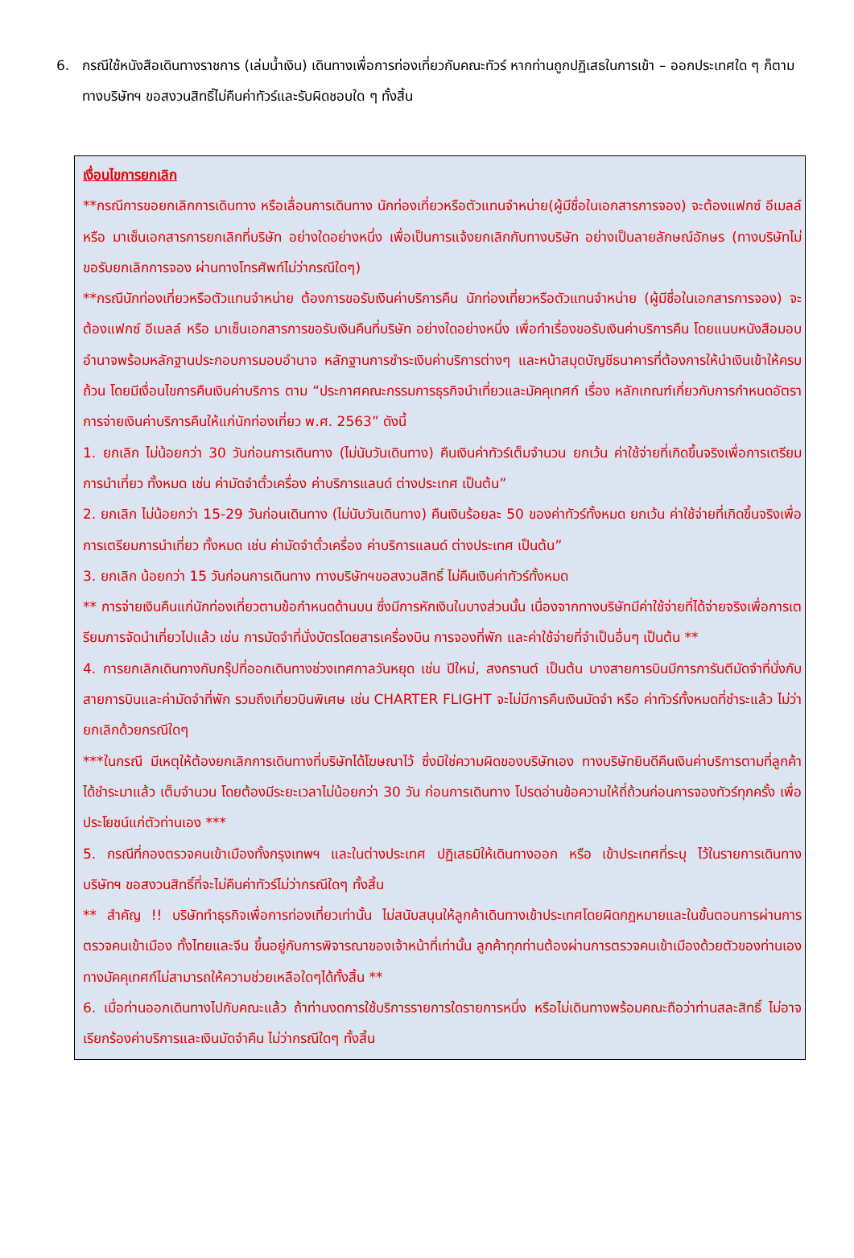6. กรณีใช้หนังสือเดินทางราชการ (เล่มน้ำเงิน) เดินทางเพื่อการท่องเที่ยวกับคณะทัวร์ หากท่านถูกปฏิเสธในการเข้า – ออกประเทศใด ๆ ก็ตาม ทางบริษัทฯ ขอสงวนสิทธิ์ไม่คืนค่าทัวร์และรับผิดชอบใด ๆ ทั้งสิ้น
เงื่อนไขการยกเลิก
**กรณีการขอยกเลิกการเดินทาง หรือเลื่อนการเดินทาง นักท่องเที่ยวหรือตัวแทนจำหน่าย(ผู้มีชื่อในเอกสารการจอง) จะต้องแฟกซ์ อีเมลล์ หรือ มาเซ็นเอกสารการยกเลิกที่บริษัท อย่างใดอย่างหนึ่ง เพื่อเป็นการแจ้งยกเลิกกับทางบริษัท อย่างเป็นลายลักษณ์อักษร (ทางบริษัทไม่ขอรับยกเลิกการจอง ผ่านทางโทรศัพท์ไม่ว่ากรณีใดๆ)
**กรณีนักท่องเที่ยวหรือตัวแทนจำหน่าย ต้องการขอรับเงินค่าบริการคืน นักท่องเที่ยวหรือตัวแทนจำหน่าย (ผู้มีชื่อในเอกสารการจอง) จะต้องแฟกซ์ อีเมลล์ หรือ มาเซ็นเอกสารการขอรับเงินคืนที่บริษัท อย่างใดอย่างหนึ่ง เพื่อทำเรื่องขอรับเงินค่าบริการคืน โดยแนบหนังสือมอบอำนาจพร้อมหลักฐานประกอบการมอบอำนาจ หลักฐานการชำระเงินค่าบริการต่างๆ และหน้าสมุดบัญชีธนาคารที่ต้องการให้นำเงินเข้าให้ครบถ้วน โดยมีเงื่อนไขการคืนเงินค่าบริการ ตาม “ประกาศคณะกรรมการธุรกิจนำเที่ยวและมัคคุเทศก์ เรื่อง หลักเกณฑ์เกี่ยวกับการกำหนดอัตราการจ่ายเงินค่าบริการคืนให้แก่นักท่องเที่ยว พ.ศ. 2563” ดังนี้
1. ยกเลิก ไม่น้อยกว่า 30 วันก่อนการเดินทาง (ไม่นับวันเดินทาง) คืนเงินค่าทัวร์เต็มจำนวน ยกเว้น ค่าใช้จ่ายที่เกิดขึ้นจริงเพื่อการเตรียมการนำเที่ยว ทั้งหมด เช่น ค่ามัดจำตั๋วเครื่อง ค่าบริการแลนด์ ต่างประเทศ เป็นต้น”
2. ยกเลิก ไม่น้อยกว่า 15-29 วันก่อนเดินทาง (ไม่นับวันเดินทาง) คืนเงินร้อยละ 50 ของค่าทัวร์ทั้งหมด ยกเว้น ค่าใช้จ่ายที่เกิดขึ้นจริงเพื่อการเตรียมการนำเที่ยว ทั้งหมด เช่น ค่ามัดจำตั๋วเครื่อง ค่าบริการแลนด์ ต่างประเทศ เป็นต้น”
3. ยกเลิก น้อยกว่า 15 วันก่อนการเดินทาง ทางบริษัทฯขอสงวนสิทธิ์ ไม่คืนเงินค่าทัวร์ทั้งหมด
** การจ่ายเงินคืนแก่นักท่องเที่ยวตามข้อกำหนดด้านบน ซึ่งมีการหักเงินในบางส่วนนั้น เนื่องจากทางบริษัทมีค่าใช้จ่ายที่ได้จ่ายจริงเพื่อการเตรียมการจัดนำเที่ยวไปแล้ว เช่น การมัดจำที่นั่งบัตรโดยสารเครื่องบิน การจองที่พัก และค่าใช้จ่ายที่จำเป็นอื่นๆ เป็นต้น **
4. การยกเลิกเดินทางกับกรุ๊ปที่ออกเดินทางช่วงเทศกาลวันหยุด เช่น ปีใหม่, สงกรานต์ เป็นต้น บางสายการบินมีการการันตีมัดจำที่นั่งกับสายการบินและค่ามัดจำที่พัก รวมถึงเที่ยวบินพิเศษ เช่น CHARTER FLIGHT จะไม่มีการคืนเงินมัดจำ หรือ ค่าทัวร์ทั้งหมดที่ชำระแล้ว ไม่ว่ายกเลิกด้วยกรณีใดๆ
***ในกรณี มีเหตุให้ต้องยกเลิกการเดินทางที่บริษัทได้โฆษณาไว้ ซึ่งมิใช่ความผิดของบริษัทเอง ทางบริษัทยินดีคืนเงินค่าบริการตามที่ลูกค้าได้ชำระมาแล้ว เต็มจำนวน โดยต้องมีระยะเวลาไม่น้อยกว่า 30 วัน ก่อนการเดินทาง โปรดอ่านข้อความให้ถี่ถ้วนก่อนการจองทัวร์ทุกครั้ง เพื่อประโยชน์แก่ตัวท่านเอง ***
5. กรณีที่กองตรวจคนเข้าเมืองทั้งกรุงเทพฯ และในต่างประเทศ ปฏิเสธมิให้เดินทางออก หรือ เข้าประเทศที่ระบุ ไว้ในรายการเดินทาง บริษัทฯ ขอสงวนสิทธิ์ที่จะไม่คืนค่าทัวร์ไม่ว่ากรณีใดๆ ทั้งสิ้น
** สำคัญ !! บริษัททำธุรกิจเพื่อการท่องเที่ยวเท่านั้น ไม่สนับสนุนให้ลูกค้าเดินทางเข้าประเทศโดยผิดกฎหมายและในขั้นตอนการผ่านการตรวจคนเข้าเมือง ทั้งไทยและจีน ขึ้นอยู่กับการพิจารณาของเจ้าหน้าที่เท่านั้น ลูกค้าทุกท่านต้องผ่านการตรวจคนเข้าเมืองด้วยตัวของท่านเอง ทางมัคคุเทศก์ไม่สามารถให้ความช่วยเหลือใดๆได้ทั้งสิ้น **
6. เมื่อท่านออกเดินทางไปกับคณะแล้ว ถ้าท่านงดการใช้บริการรายการใดรายการหนึ่ง หรือไม่เดินทางพร้อมคณะถือว่าท่านสละสิทธิ์ ไม่อาจเรียกร้องค่าบริการและเงินมัดจำคืน ไม่ว่ากรณีใดๆ ทั้งสิ้น